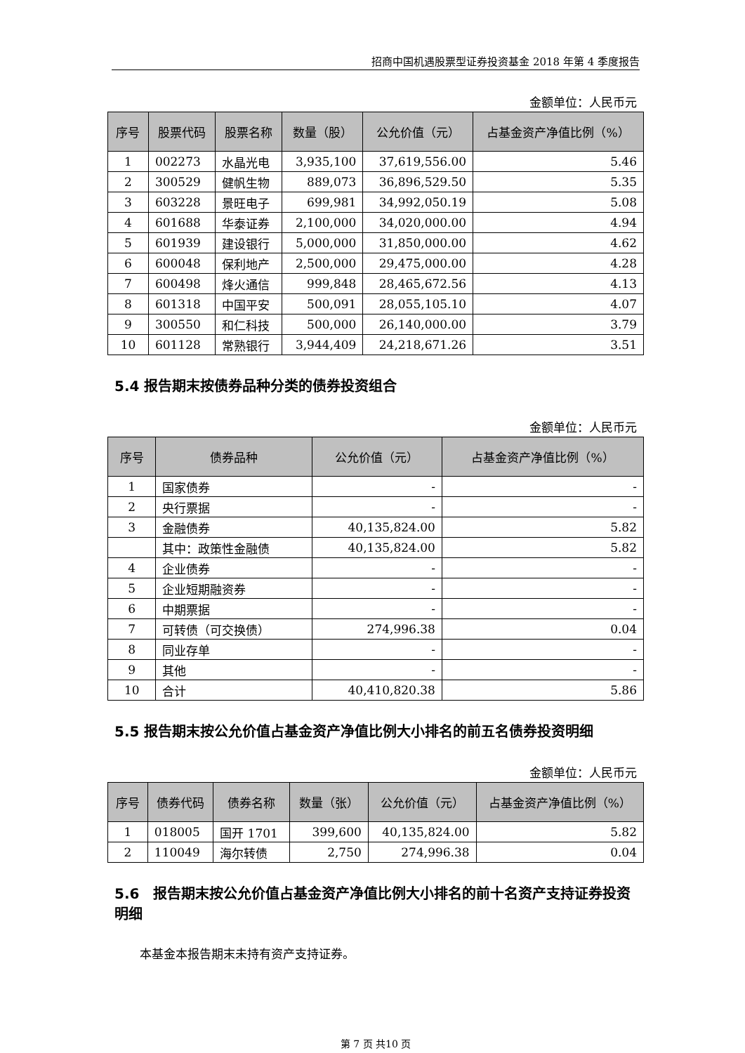招商中国机遇股票型证券投资基金 2018 年第 4 季度报告
金额单位：人民币元
| 序号 | 股票代码 | 股票名称 | 数量（股） | 公允价值（元） | 占基金资产净值比例（%） |
| --- | --- | --- | --- | --- | --- |
| 1 | 002273 | 水晶光电 | 3,935,100 | 37,619,556.00 | 5.46 |
| 2 | 300529 | 健帆生物 | 889,073 | 36,896,529.50 | 5.35 |
| 3 | 603228 | 景旺电子 | 699,981 | 34,992,050.19 | 5.08 |
| 4 | 601688 | 华泰证券 | 2,100,000 | 34,020,000.00 | 4.94 |
| 5 | 601939 | 建设银行 | 5,000,000 | 31,850,000.00 | 4.62 |
| 6 | 600048 | 保利地产 | 2,500,000 | 29,475,000.00 | 4.28 |
| 7 | 600498 | 烽火通信 | 999,848 | 28,465,672.56 | 4.13 |
| 8 | 601318 | 中国平安 | 500,091 | 28,055,105.10 | 4.07 |
| 9 | 300550 | 和仁科技 | 500,000 | 26,140,000.00 | 3.79 |
| 10 | 601128 | 常熟银行 | 3,944,409 | 24,218,671.26 | 3.51 |
5.4 报告期末按债券品种分类的债券投资组合
金额单位：人民币元
| 序号 | 债券品种 | 公允价值（元） | 占基金资产净值比例（%） |
| --- | --- | --- | --- |
| 1 | 国家债券 | - | - |
| 2 | 央行票据 | - | - |
| 3 | 金融债券 | 40,135,824.00 | 5.82 |
| | 其中：政策性金融债 | 40,135,824.00 | 5.82 |
| 4 | 企业债券 | - | - |
| 5 | 企业短期融资券 | - | - |
| 6 | 中期票据 | - | - |
| 7 | 可转债（可交换债） | 274,996.38 | 0.04 |
| 8 | 同业存单 | - | - |
| 9 | 其他 | - | - |
| 10 | 合计 | 40,410,820.38 | 5.86 |
5.5 报告期末按公允价值占基金资产净值比例大小排名的前五名债券投资明细
金额单位：人民币元
| 序号 | 债券代码 | 债券名称 | 数量（张） | 公允价值（元） | 占基金资产净值比例（%） |
| --- | --- | --- | --- | --- | --- |
| 1 | 018005 | 国开 1701 | 399,600 | 40,135,824.00 | 5.82 |
| 2 | 110049 | 海尔转债 | 2,750 | 274,996.38 | 0.04 |
5.6　报告期末按公允价值占基金资产净值比例大小排名的前十名资产支持证券投资明细
本基金本报告期末未持有资产支持证券。
第 7 页 共10 页